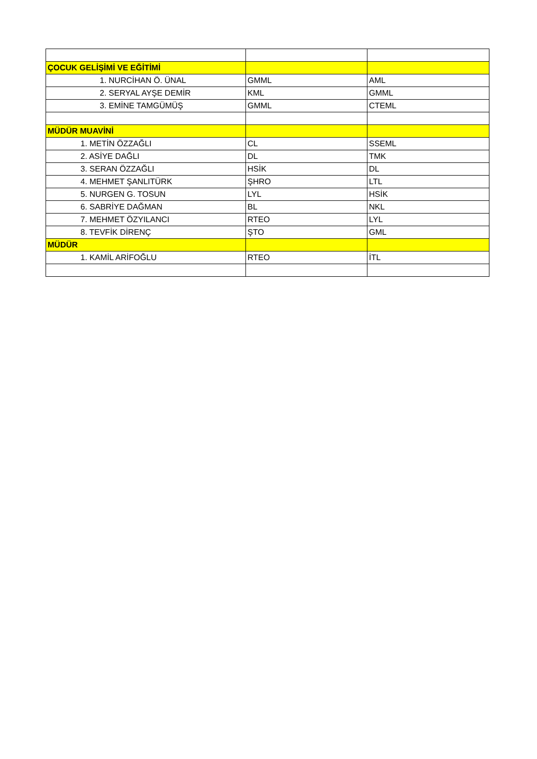| ÇOCUK GELİŞİMİ VE EĞİTİMİ | | |
| 1. NURCİHAN Ö. ÜNAL | GMML | AML |
| 2. SERYAL AYŞE DEMİR | KML | GMML |
| 3. EMİNE TAMGÜMÜŞ | GMML | CTEML |
| MÜDÜR MUAVİNİ | | |
| 1. METİN ÖZZAĞLI | CL | SSEML |
| 2. ASİYE DAĞLI | DL | TMK |
| 3. SERAN ÖZZAĞLI | HSİK | DL |
| 4. MEHMET ŞANLITÜRK | ŞHRO | LTL |
| 5. NURGEN G. TOSUN | LYL | HSİK |
| 6. SABRİYE DAĞMAN | BL | NKL |
| 7. MEHMET ÖZYILANCI | RTEO | LYL |
| 8. TEVFİK DİRENÇ | ŞTO | GML |
| MÜDÜR | | |
| 1. KAMİL ARİFOĞLU | RTEO | İTL |